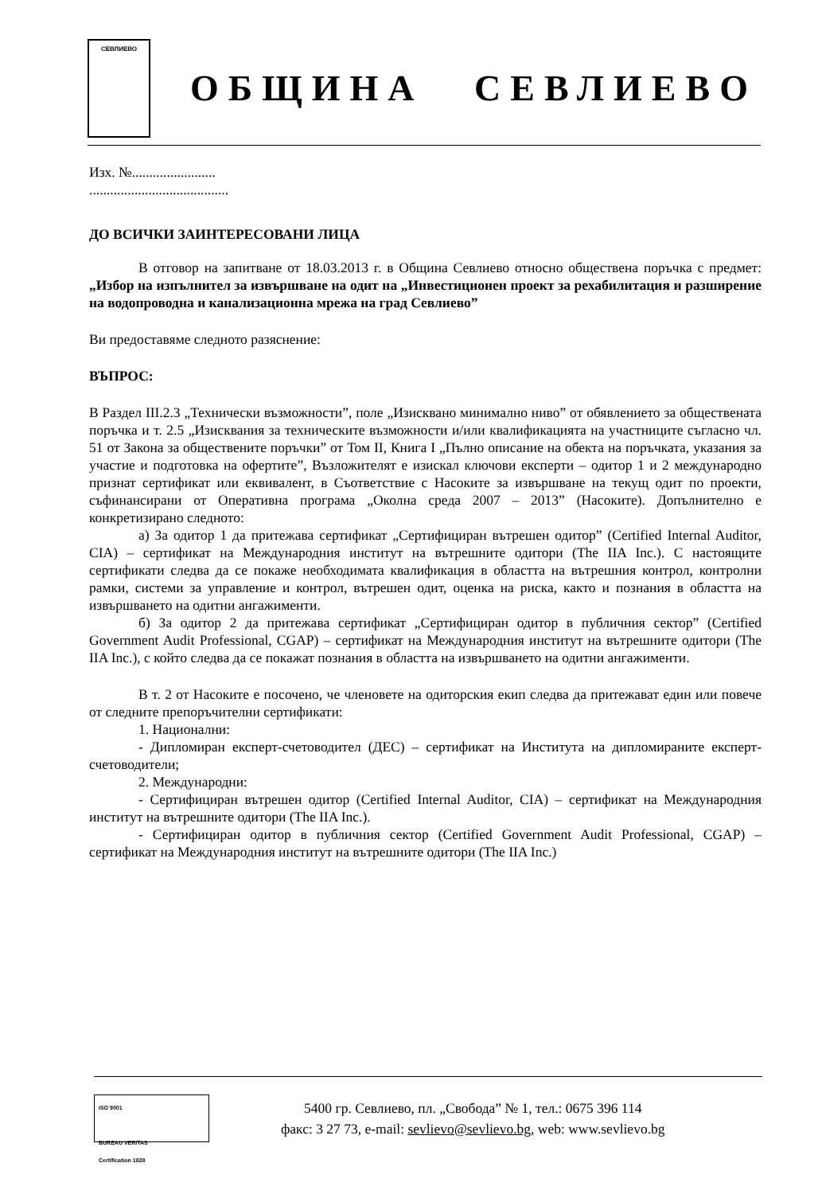СЕВЛИЕВО
ОБЩИНА СЕВЛИЕВО
Изх. №........................
........................................
ДО ВСИЧКИ ЗАИНТЕРЕСОВАНИ ЛИЦА
В отговор на запитване от 18.03.2013 г. в Община Севлиево относно обществена поръчка с предмет: „Избор на изпълнител за извършване на одит на „Инвестиционен проект за рехабилитация и разширение на водопроводна и канализационна мрежа на град Севлиево”
Ви предоставяме следното разяснение:
ВЪПРОС:
В Раздел III.2.3 „Технически възможности”, поле „Изисквано минимално ниво” от обявлението за обществената поръчка и т. 2.5 „Изисквания за техническите възможности и/или квалификацията на участниците съгласно чл. 51 от Закона за обществените поръчки” от Том II, Книга I „Пълно описание на обекта на поръчката, указания за участие и подготовка на офертите”, Възложителят е изискал ключови експерти – одитор 1 и 2 международно признат сертификат или еквивалент, в Съответствие с Насоките за извършване на текущ одит по проекти, съфинансирани от Оперативна програма „Околна среда 2007 – 2013” (Насоките). Допълнително е конкретизирано следното:
а) За одитор 1 да притежава сертификат „Сертифициран вътрешен одитор” (Certified Internal Auditor, CIA) – сертификат на Международния институт на вътрешните одитори (The IIA Inc.). С настоящите сертификати следва да се покаже необходимата квалификация в областта на вътрешния контрол, контролни рамки, системи за управление и контрол, вътрешен одит, оценка на риска, както и познания в областта на извършването на одитни ангажименти.
б) За одитор 2 да притежава сертификат „Сертифициран одитор в публичния сектор” (Certified Government Audit Professional, CGAP) – сертификат на Международния институт на вътрешните одитори (The IIA Inc.), с който следва да се покажат познания в областта на извършването на одитни ангажименти.
В т. 2 от Насоките е посочено, че членовете на одиторския екип следва да притежават един или повече от следните препоръчителни сертификати:
1. Национални:
- Дипломиран експерт-счетоводител (ДЕС) – сертификат на Института на дипломираните експерт-счетоводители;
2. Международни:
- Сертифициран вътрешен одитор (Certified Internal Auditor, CIA) – сертификат на Международния институт на вътрешните одитори (The IIA Inc.).
- Сертифициран одитор в публичния сектор (Certified Government Audit Professional, CGAP) – сертификат на Международния институт на вътрешните одитори (The IIA Inc.)
ISO 9001
BUREAU VERITAS
Certification 1828
5400 гр. Севлиево, пл. „Свобода” № 1, тел.: 0675 396 114
факс: 3 27 73, e-mail: sevlievo@sevlievo.bg, web: www.sevlievo.bg